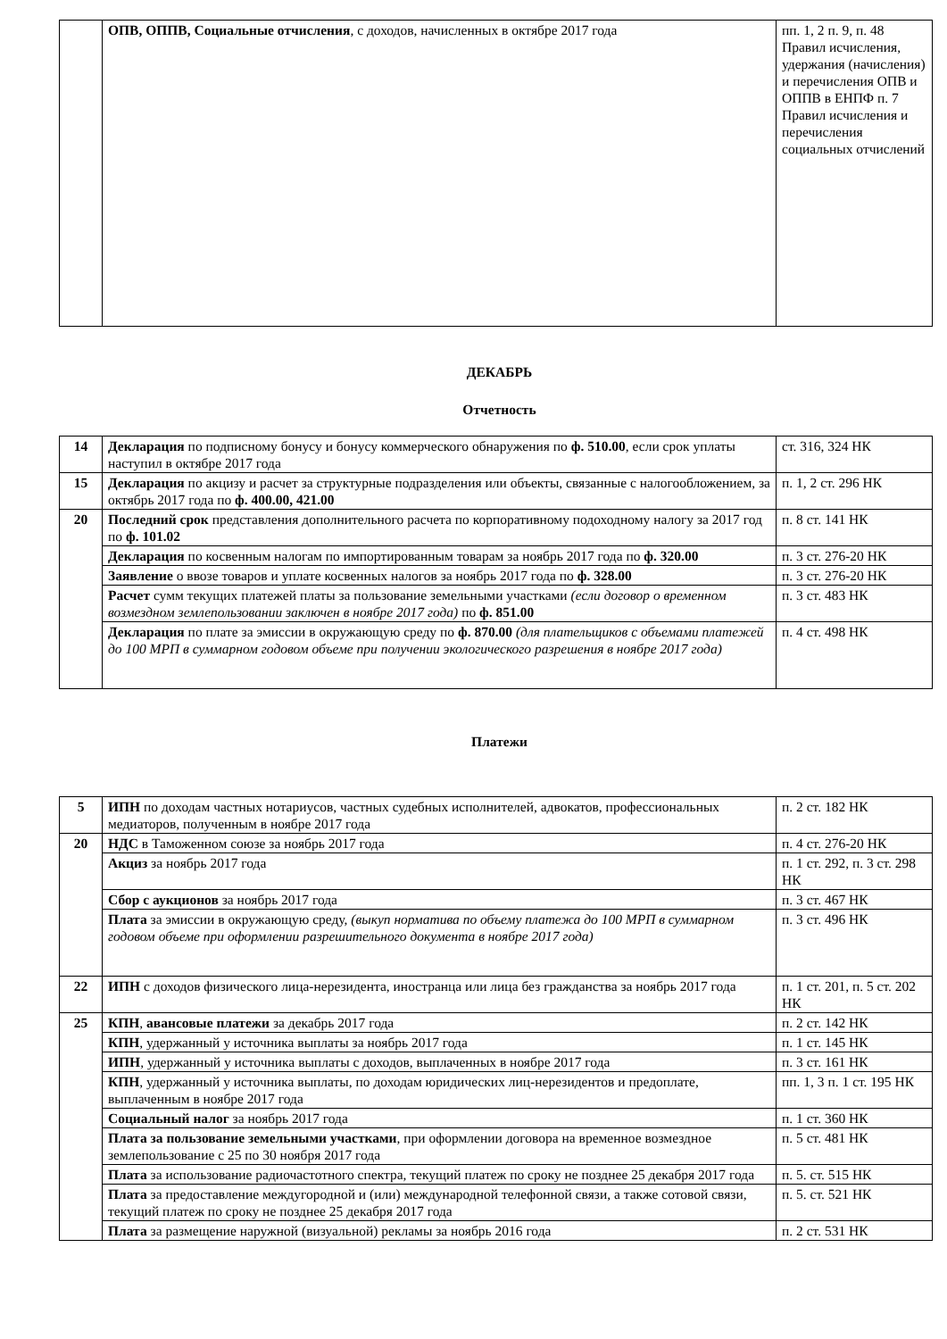| | ОПВ, ОППВ, Социальные отчисления , с доходов, начисленных в октябре 2017 года | пп. 1, 2 п. 9, п. 48 Правил исчисления, удержания (начисления) и перечисления ОПВ и ОППВ в ЕНПФ п. 7 Правил исчисления и перечисления социальных отчислений |
ДЕКАБРЬ
Отчетность
| 14 | Декларация по подписному бонусу и бонусу коммерческого обнаружения по ф. 510.00 , если срок уплаты наступил в октябре 2017 года | ст. 316, 324 НК |
| 15 | Декларация по акцизу и расчет за структурные подразделения или объекты, связанные с налогообложением, за октябрь 2017 года по ф. 400.00, 421.00 | п. 1, 2 ст. 296 НК |
| 20 | Последний срок представления дополнительного расчета по корпоративному подоходному налогу за 2017 год по ф. 101.02 | п. 8 ст. 141 НК |
| | Декларация по косвенным налогам по импортированным товарам за ноябрь 2017 года по ф. 320.00 | п. 3 ст. 276-20 НК |
| | Заявление о ввозе товаров и уплате косвенных налогов за ноябрь 2017 года по ф. 328.00 | п. 3 ст. 276-20 НК |
| | Расчет сумм текущих платежей платы за пользование земельными участками (если договор о временном возмездном землепользовании заключен в ноябре 2017 года) по ф. 851.00 | п. 3 ст. 483 НК |
| | Декларация по плате за эмиссии в окружающую среду по ф. 870.00 (для плательщиков с объемами платежей до 100 МРП в суммарном годовом объеме при получении экологического разрешения в ноябре 2017 года) | п. 4 ст. 498 НК |
Платежи
| 5 | ИПН по доходам частных нотариусов, частных судебных исполнителей, адвокатов, профессиональных медиаторов, полученным в ноябре 2017 года | п. 2 ст. 182 НК |
| 20 | НДС в Таможенном союзе за ноябрь 2017 года | п. 4 ст. 276-20 НК |
| | Акциз за ноябрь 2017 года | п. 1 ст. 292, п. 3 ст. 298 НК |
| | Сбор с аукционов за ноябрь 2017 года | п. 3 ст. 467 НК |
| | Плата за эмиссии в окружающую среду, (выкуп норматива по объему платежа до 100 МРП в суммарном годовом объеме при оформлении разрешительного документа в ноябре 2017 года) | п. 3 ст. 496 НК |
| 22 | ИПН с доходов физического лица-нерезидента, иностранца или лица без гражданства за ноябрь 2017 года | п. 1 ст. 201, п. 5 ст. 202 НК |
| 25 | КПН , авансовые платежи за декабрь 2017 года | п. 2 ст. 142 НК |
| | КПН , удержанный у источника выплаты за ноябрь 2017 года | п. 1 ст. 145 НК |
| | ИПН , удержанный у источника выплаты с доходов, выплаченных в ноябре 2017 года | п. 3 ст. 161 НК |
| | КПН , удержанный у источника выплаты, по доходам юридических лиц-нерезидентов и предоплате, выплаченным в ноябре 2017 года | пп. 1, 3 п. 1 ст. 195 НК |
| | Социальный налог за ноябрь 2017 года | п. 1 ст. 360 НК |
| | Плата за пользование земельными участками , при оформлении договора на временное возмездное землепользование с 25 по 30 ноября 2017 года | п. 5 ст. 481 НК |
| | Плата за использование радиочастотного спектра, текущий платеж по сроку не позднее 25 декабря 2017 года | п. 5. ст. 515 НК |
| | Плата за предоставление междугородной и (или) международной телефонной связи, а также сотовой связи, текущий платеж по сроку не позднее 25 декабря 2017 года | п. 5. ст. 521 НК |
| | Плата за размещение наружной (визуальной) рекламы за ноябрь 2016 года | п. 2 ст. 531 НК |